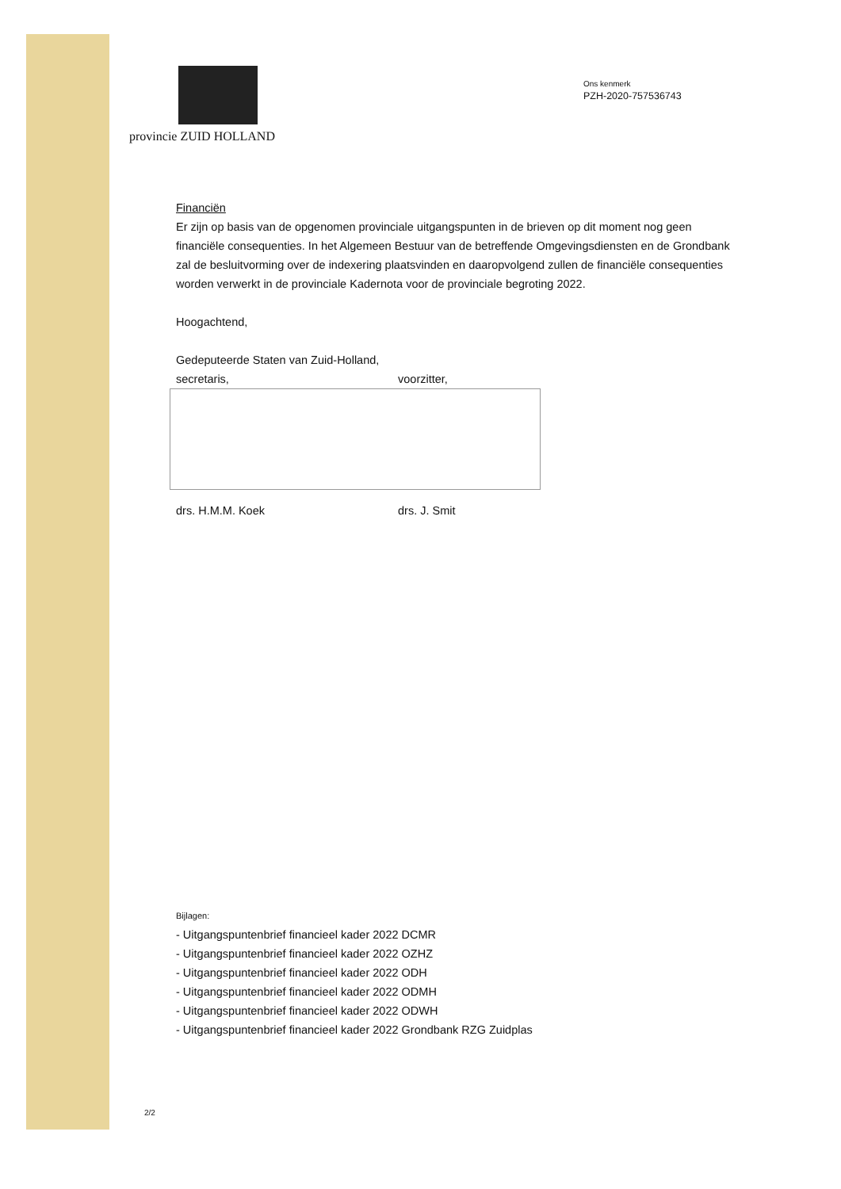provincie ZUID HOLLAND
Ons kenmerk
PZH-2020-757536743
Financiën
Er zijn op basis van de opgenomen provinciale uitgangspunten in de brieven op dit moment nog geen financiële consequenties. In het Algemeen Bestuur van de betreffende Omgevingsdiensten en de Grondbank zal de besluitvorming over de indexering plaatsvinden en daaropvolgend zullen de financiële consequenties worden verwerkt in de provinciale Kadernota voor de provinciale begroting 2022.
Hoogachtend,
Gedeputeerde Staten van Zuid-Holland,
secretaris, voorzitter,
drs. H.M.M. Koek drs. J. Smit
Bijlagen:
- Uitgangspuntenbrief financieel kader 2022 DCMR
- Uitgangspuntenbrief financieel kader 2022 OZHZ
- Uitgangspuntenbrief financieel kader 2022 ODH
- Uitgangspuntenbrief financieel kader 2022 ODMH
- Uitgangspuntenbrief financieel kader 2022 ODWH
- Uitgangspuntenbrief financieel kader 2022 Grondbank RZG Zuidplas
2/2